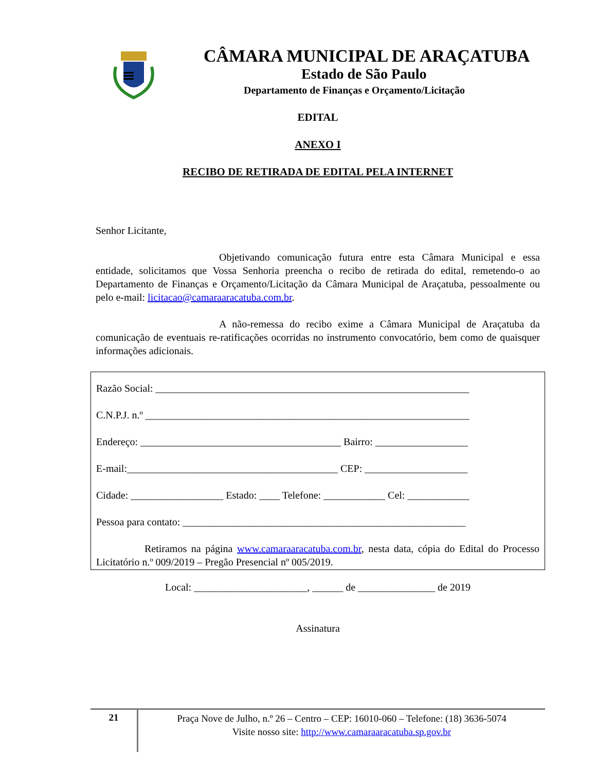CÂMARA MUNICIPAL DE ARAÇATUBA
Estado de São Paulo
Departamento de Finanças e Orçamento/Licitação
EDITAL
ANEXO I
RECIBO DE RETIRADA DE EDITAL PELA INTERNET
Senhor Licitante,
Objetivando comunicação futura entre esta Câmara Municipal e essa entidade, solicitamos que Vossa Senhoria preencha o recibo de retirada do edital, remetendo-o ao Departamento de Finanças e Orçamento/Licitação da Câmara Municipal de Araçatuba, pessoalmente ou pelo e-mail: licitacao@camaraaracatuba.com.br.
A não-remessa do recibo exime a Câmara Municipal de Araçatuba da comunicação de eventuais re-ratificações ocorridas no instrumento convocatório, bem como de quaisquer informações adicionais.
Razão Social: _____________________________________________________________
C.N.P.J. n.º _______________________________________________________________
Endereço: _______________________________________ Bairro: __________________
E-mail:_________________________________________ CEP: ____________________
Cidade: __________________ Estado: ____ Telefone: ____________ Cel: ____________
Pessoa para contato: _______________________________________________________
Retiramos na página www.camaraaracatuba.com.br, nesta data, cópia do Edital do Processo Licitatório n.º 009/2019 – Pregão Presencial nº 005/2019.
Local: ______________________, ______ de _______________ de 2019
Assinatura
21
Praça Nove de Julho, n.º 26 – Centro – CEP: 16010-060 – Telefone: (18) 3636-5074
Visite nosso site: http://www.camaraaracatuba.sp.gov.br